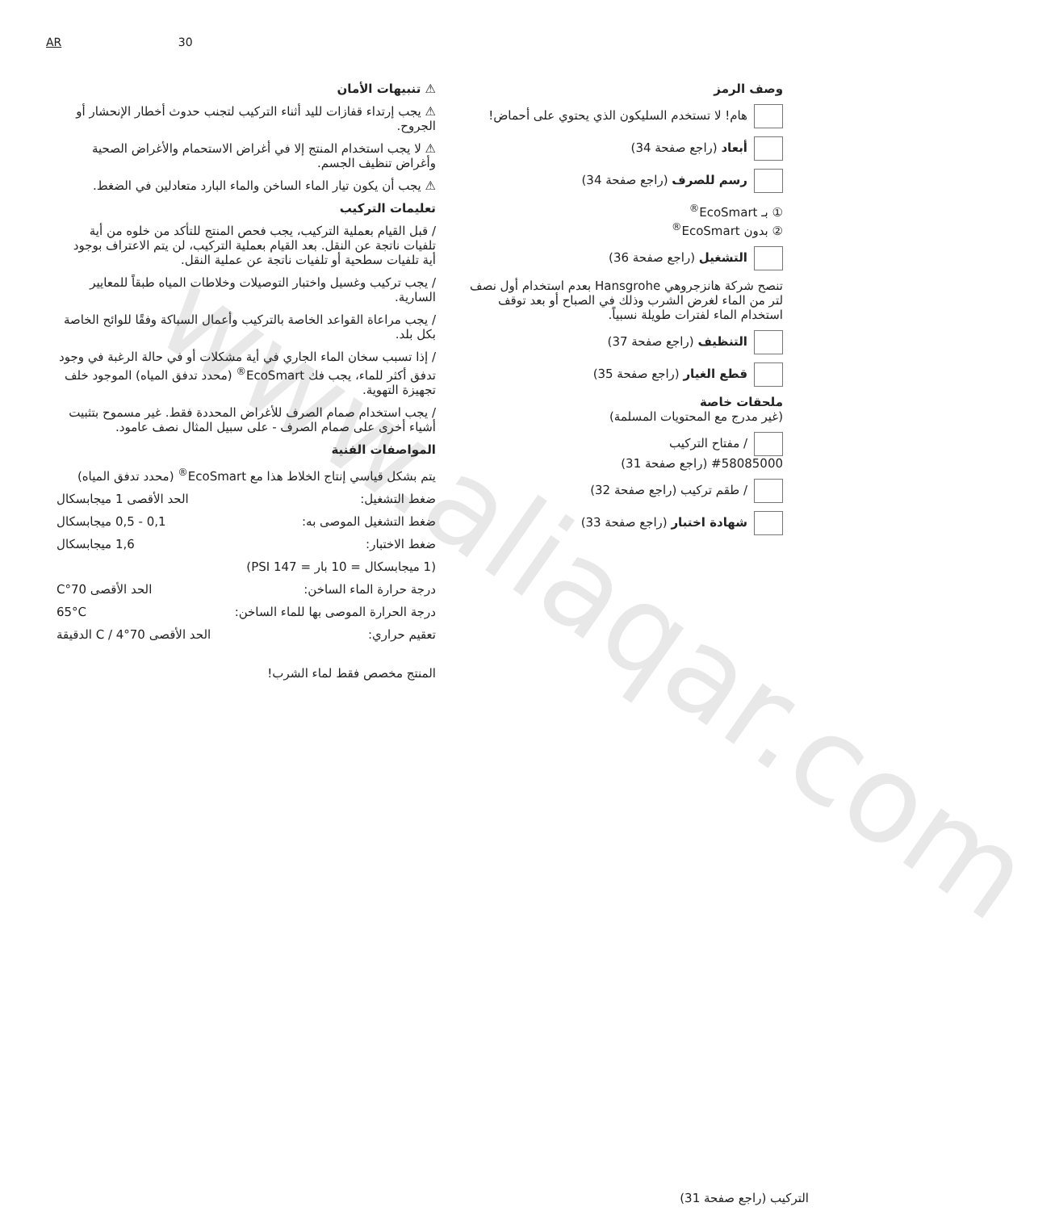www.aliaqar.com
AR 30
⚠ تنبيهات الأمان
⚠ يجب إرتداء قفازات لليد أثناء التركيب لتجنب حدوث أخطار الإنحشار أو الجروح.
⚠ لا يجب استخدام المنتج إلا في أغراض الاستحمام والأغراض الصحية وأغراض تنظيف الجسم.
⚠ يجب أن يكون تيار الماء الساخن والماء البارد متعادلين في الضغط.
تعليمات التركيب
/ قبل القيام بعملية التركيب، يجب فحص المنتج للتأكد من خلوه من أية تلفيات ناتجة عن النقل. بعد القيام بعملية التركيب، لن يتم الاعتراف بوجود أية تلفيات سطحية أو تلفيات ناتجة عن عملية النقل.
/ يجب تركيب وغسيل واختبار التوصيلات وخلاطات المياه طبقاً للمعايير السارية.
/ يجب مراعاة القواعد الخاصة بالتركيب وأعمال السباكة وفقًا للوائح الخاصة بكل بلد.
/ إذا تسبب سخان الماء الجاري في أية مشكلات أو في حالة الرغبة في وجود تدفق أكثر للماء، يجب فك EcoSmart<sup>®</sup> (محدد تدفق المياه) الموجود خلف تجهيزة التهوية.
/ يجب استخدام صمام الصرف للأغراض المحددة فقط. غير مسموح بتثبيت أشياء أخرى على صمام الصرف - على سبيل المثال نصف عامود.
المواصفات الفنية
يتم بشكل قياسي إنتاج الخلاط هذا مع EcoSmart<sup>®</sup> (محدد تدفق المياه)
ضغط التشغيل: الحد الأقصى 1 ميجابسكال
ضغط التشغيل الموصى به: 0,1 - 0,5 ميجابسكال
ضغط الاختبار: 1,6 ميجابسكال
(1 ميجابسكال = 10 بار = 147 PSI)
درجة حرارة الماء الساخن: الحد الأقصى 70°C
درجة الحرارة الموصى بها للماء الساخن: 65°C
تعقيم حراري: الحد الأقصى 70°C / 4 الدقيقة
المنتج مخصص فقط لماء الشرب!
وصف الرمز
هام! لا تستخدم السليكون الذي يحتوي على أحماض!
أبعاد (راجع صفحة 34)
رسم للصرف (راجع صفحة 34)
① بـ EcoSmart<sup>®</sup>
② بدون EcoSmart<sup>®</sup>
التشغيل (راجع صفحة 36)
تنصح شركة هانزجروهي Hansgrohe بعدم استخدام أول نصف لتر من الماء لغرض الشرب وذلك في الصباح أو بعد توقف استخدام الماء لفترات طويلة نسبياً.
التنظيف (راجع صفحة 37)
قطع الغيار (راجع صفحة 35)
ملحقات خاصة
(غير مدرج مع المحتويات المسلمة)
/ مفتاح التركيب
#58085000 (راجع صفحة 31)
/ طقم تركيب (راجع صفحة 32)
شهادة اختبار (راجع صفحة 33)
التركيب (راجع صفحة 31)